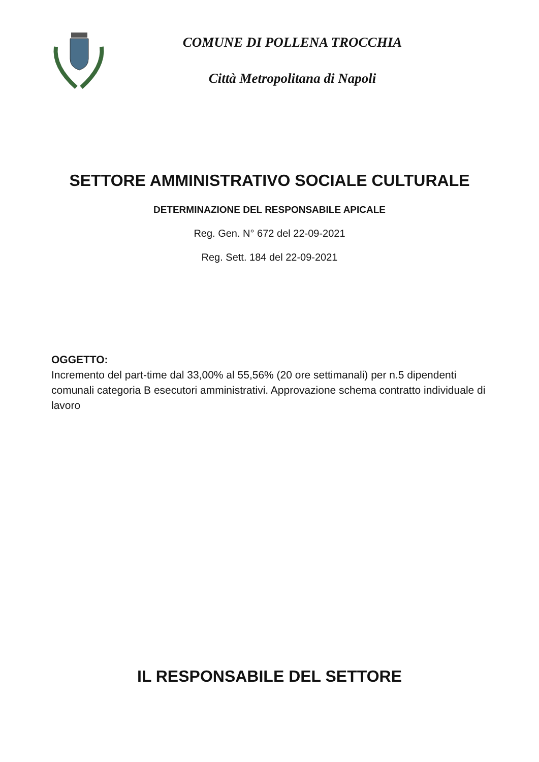COMUNE DI POLLENA TROCCHIA
Città Metropolitana di Napoli
SETTORE AMMINISTRATIVO SOCIALE CULTURALE
DETERMINAZIONE DEL RESPONSABILE APICALE
Reg. Gen. N° 672 del 22-09-2021
Reg. Sett. 184 del 22-09-2021
OGGETTO:
Incremento del part-time dal 33,00% al 55,56% (20 ore settimanali) per n.5 dipendenti comunali categoria B esecutori amministrativi. Approvazione schema contratto individuale di lavoro
IL RESPONSABILE DEL SETTORE